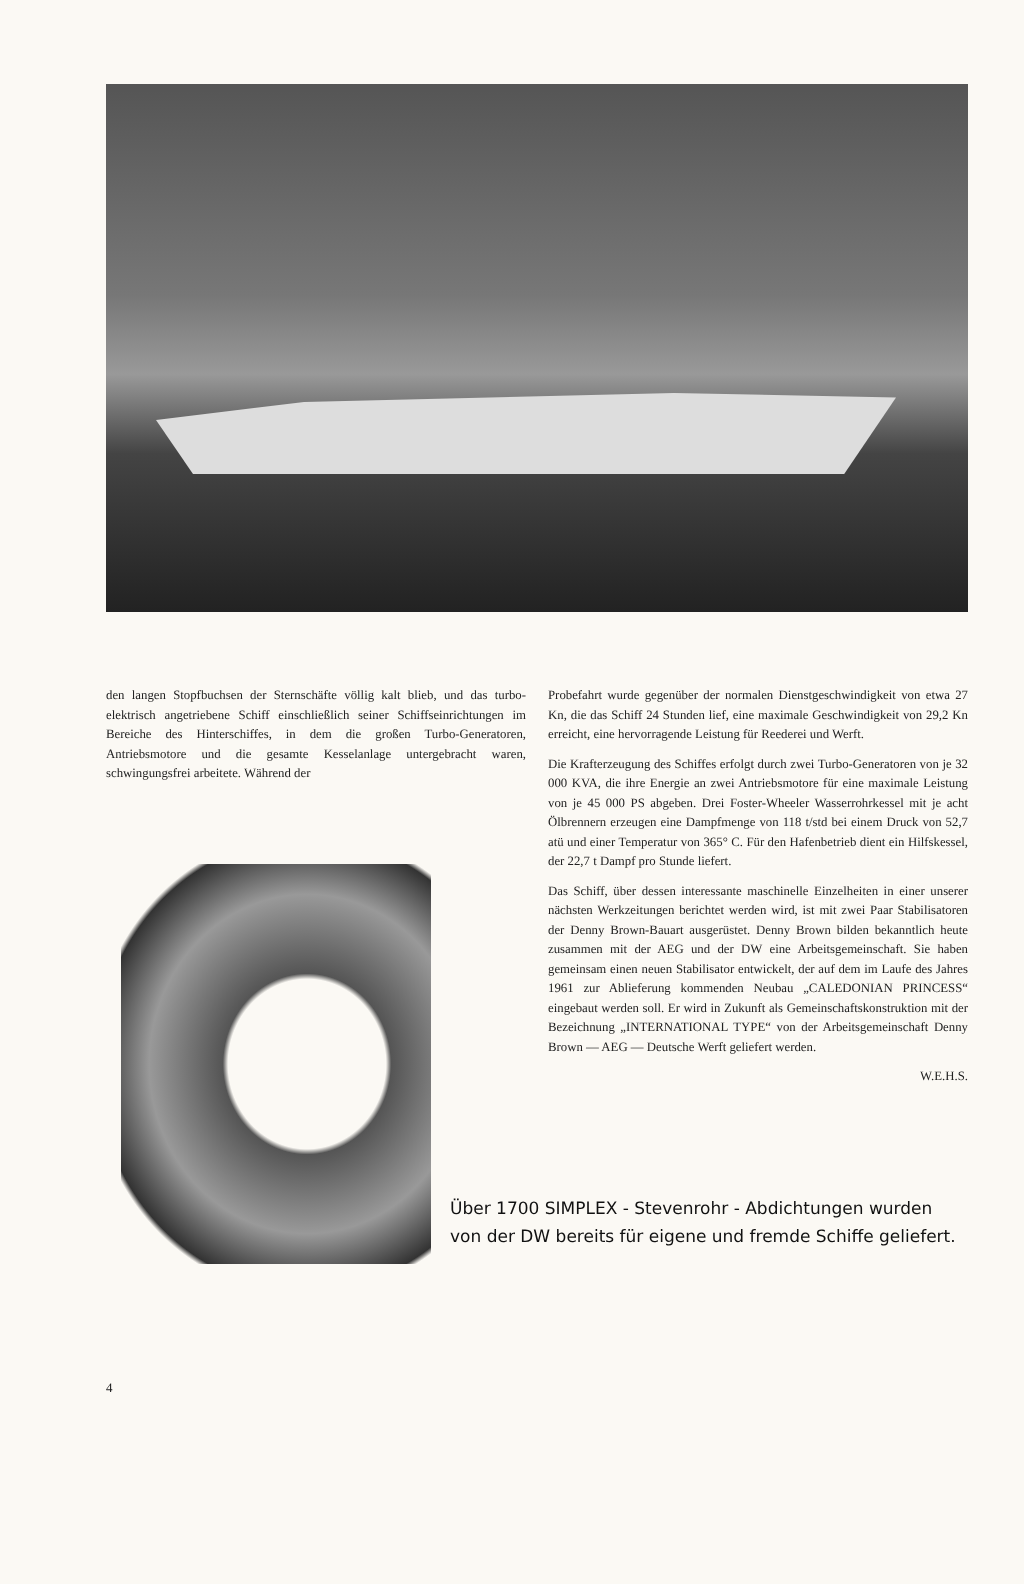den langen Stopfbuchsen der Sternschäfte völlig kalt blieb, und das turbo-elektrisch angetriebene Schiff einschließlich seiner Schiffseinrichtungen im Bereiche des Hinterschiffes, in dem die großen Turbo-Generatoren, Antriebsmotore und die gesamte Kesselanlage untergebracht waren, schwingungsfrei arbeitete. Während der
Probefahrt wurde gegenüber der normalen Dienstgeschwindigkeit von etwa 27 Kn, die das Schiff 24 Stunden lief, eine maximale Geschwindigkeit von 29,2 Kn erreicht, eine hervorragende Leistung für Reederei und Werft.
Die Krafterzeugung des Schiffes erfolgt durch zwei Turbo-Generatoren von je 32 000 KVA, die ihre Energie an zwei Antriebsmotore für eine maximale Leistung von je 45 000 PS abgeben. Drei Foster-Wheeler Wasserrohrkessel mit je acht Ölbrennern erzeugen eine Dampfmenge von 118 t/std bei einem Druck von 52,7 atü und einer Temperatur von 365° C. Für den Hafenbetrieb dient ein Hilfskessel, der 22,7 t Dampf pro Stunde liefert.
Das Schiff, über dessen interessante maschinelle Einzelheiten in einer unserer nächsten Werkzeitungen berichtet werden wird, ist mit zwei Paar Stabilisatoren der Denny Brown-Bauart ausgerüstet. Denny Brown bilden bekanntlich heute zusammen mit der AEG und der DW eine Arbeitsgemeinschaft. Sie haben gemeinsam einen neuen Stabilisator entwickelt, der auf dem im Laufe des Jahres 1961 zur Ablieferung kommenden Neubau „CALEDONIAN PRINCESS“ eingebaut werden soll. Er wird in Zukunft als Gemeinschaftskonstruktion mit der Bezeichnung „INTERNATIONAL TYPE“ von der Arbeitsgemeinschaft Denny Brown — AEG — Deutsche Werft geliefert werden.
W.E.H.S.
Über 1700 SIMPLEX - Stevenrohr - Abdichtungen wurden
von der DW bereits für eigene und fremde Schiffe geliefert.
4